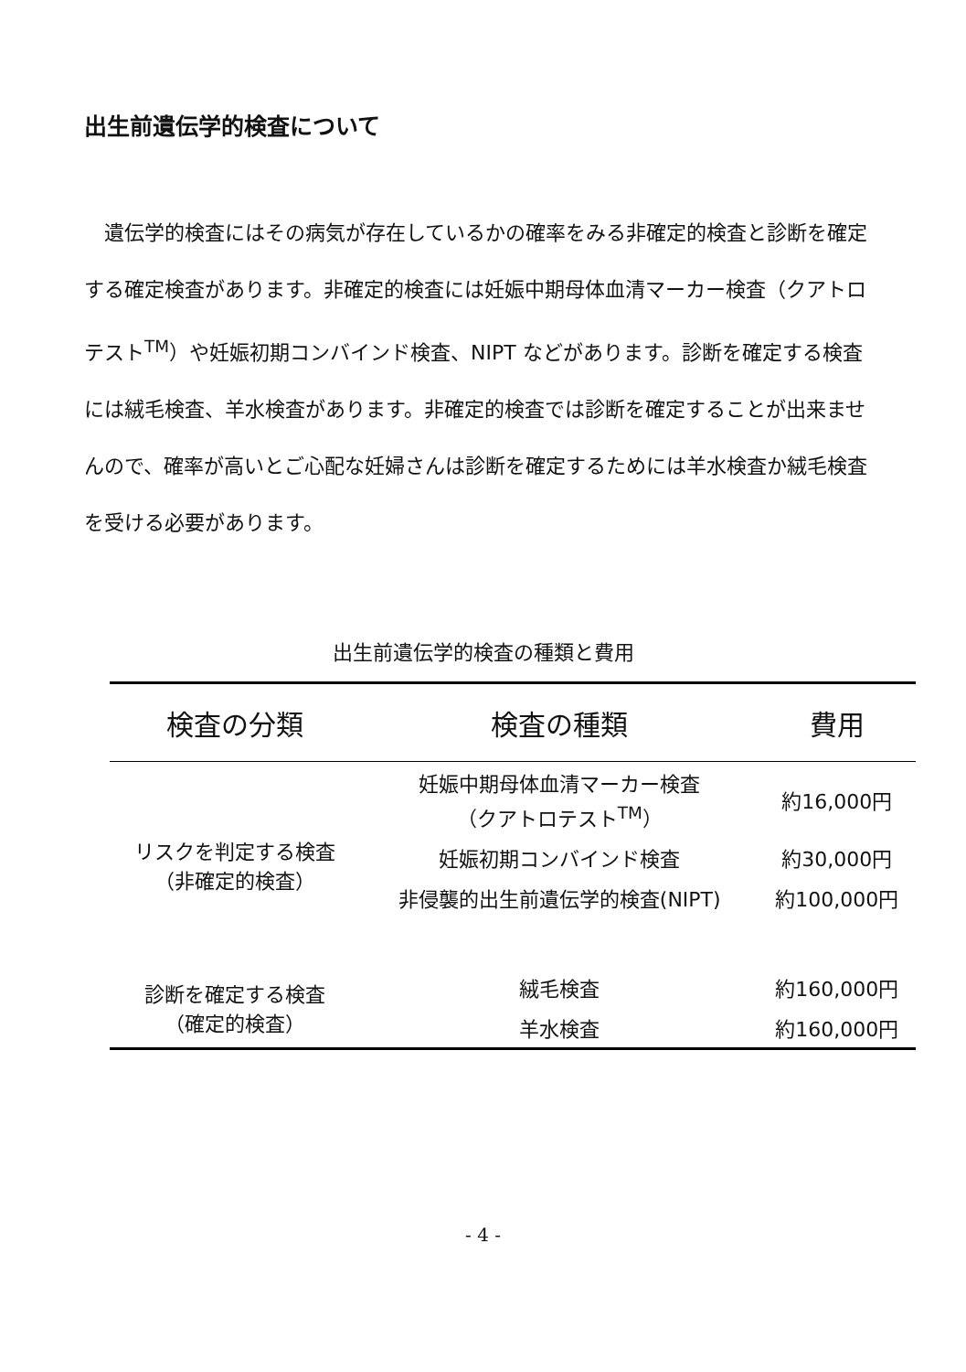出生前遺伝学的検査について
遺伝学的検査にはその病気が存在しているかの確率をみる非確定的検査と診断を確定する確定検査があります。非確定的検査には妊娠中期母体血清マーカー検査（クアトロテスト<sup>TM</sup>）や妊娠初期コンバインド検査、NIPT などがあります。診断を確定する検査には絨毛検査、羊水検査があります。非確定的検査では診断を確定することが出来ませんので、確率が高いとご心配な妊婦さんは診断を確定するためには羊水検査か絨毛検査を受ける必要があります。
出生前遺伝学的検査の種類と費用
| 検査の分類 | 検査の種類 | 費用 |
| --- | --- | --- |
| リスクを判定する検査 （非確定的検査） | 妊娠中期母体血清マーカー検査 （クアトロテスト<sup>TM</sup>） | 約16,000円 |
| | 妊娠初期コンバインド検査 | 約30,000円 |
| | 非侵襲的出生前遺伝学的検査(NIPT) | 約100,000円 |
| 診断を確定する検査 （確定的検査） | 絨毛検査 | 約160,000円 |
| | 羊水検査 | 約160,000円 |
- 4 -